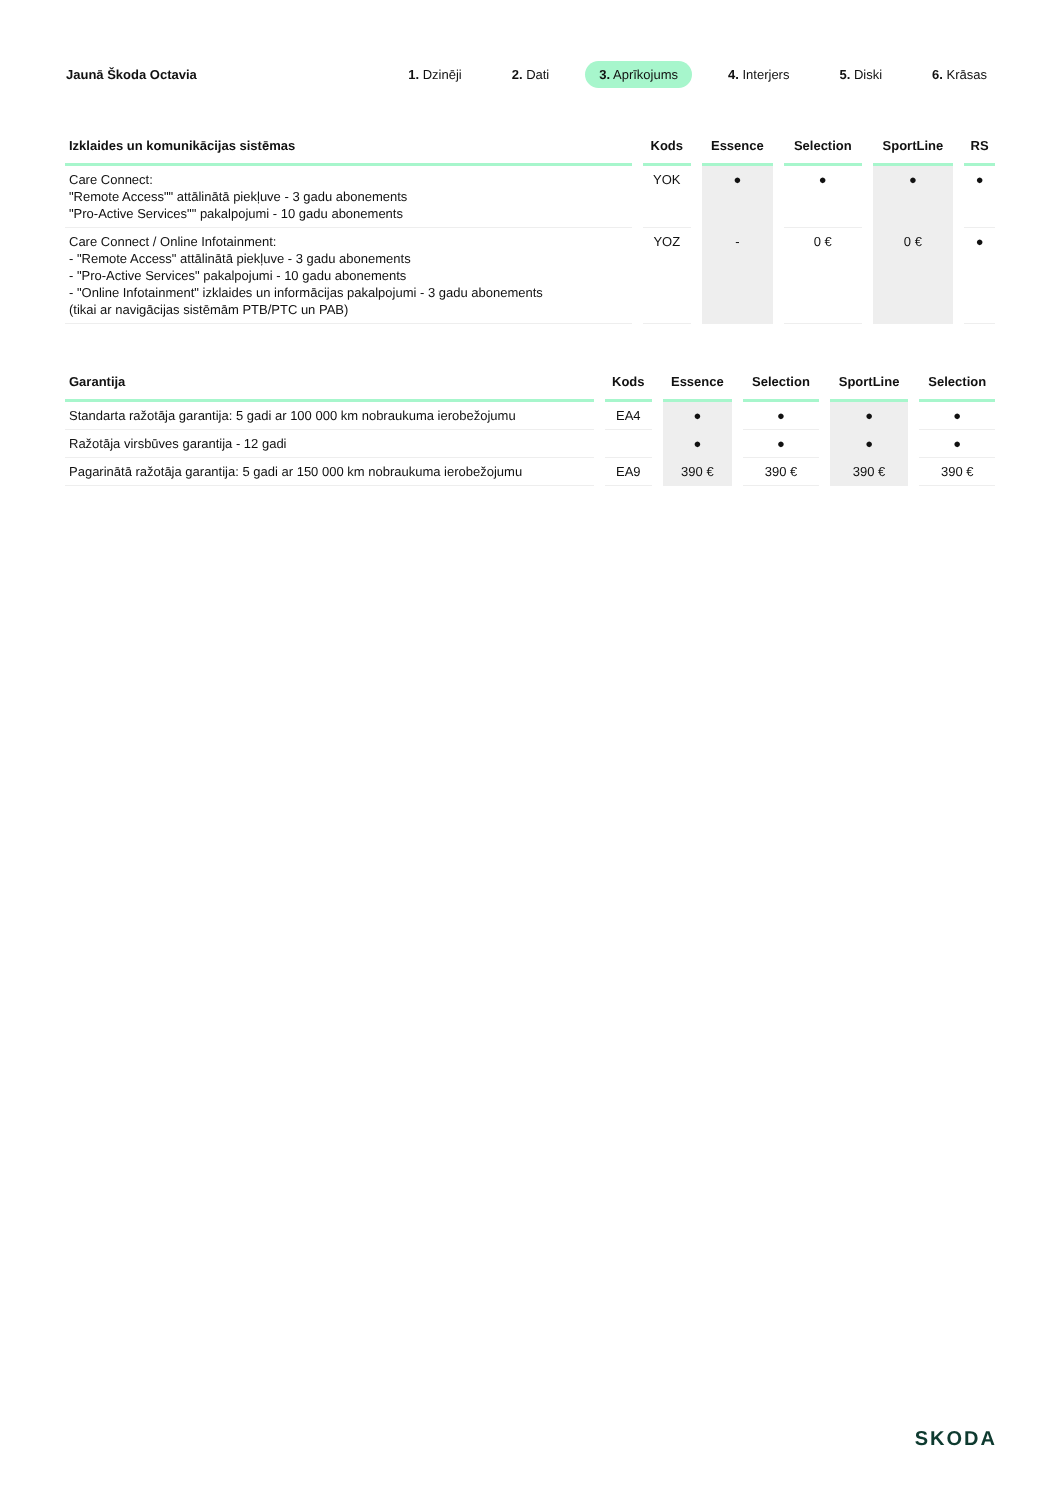Jaunā Škoda Octavia
1. Dzinēji 2. Dati 3. Aprīkojums 4. Interjers 5. Diski 6. Krāsas
| Izklaides un komunikācijas sistēmas | Kods | Essence | Selection | SportLine | RS |
| --- | --- | --- | --- | --- | --- |
| Care Connect: "Remote Access"" attālinātā piekļuve - 3 gadu abonements "Pro-Active Services"" pakalpojumi - 10 gadu abonements | YOK | ● | ● | ● | ● |
| Care Connect / Online Infotainment: - "Remote Access" attālinātā piekļuve - 3 gadu abonements - "Pro-Active Services" pakalpojumi - 10 gadu abonements - "Online Infotainment" izklaides un informācijas pakalpojumi - 3 gadu abonements (tikai ar navigācijas sistēmām PTB/PTC un PAB) | YOZ | - | 0 € | 0 € | ● |
| Garantija | Kods | Essence | Selection | SportLine | Selection |
| --- | --- | --- | --- | --- | --- |
| Standarta ražotāja garantija: 5 gadi ar 100 000 km nobraukuma ierobežojumu | EA4 | ● | ● | ● | ● |
| Ražotāja virsbūves garantija - 12 gadi | | ● | ● | ● | ● |
| Pagarinātā ražotāja garantija: 5 gadi ar 150 000 km nobraukuma ierobežojumu | EA9 | 390 € | 390 € | 390 € | 390 € |
SKODA